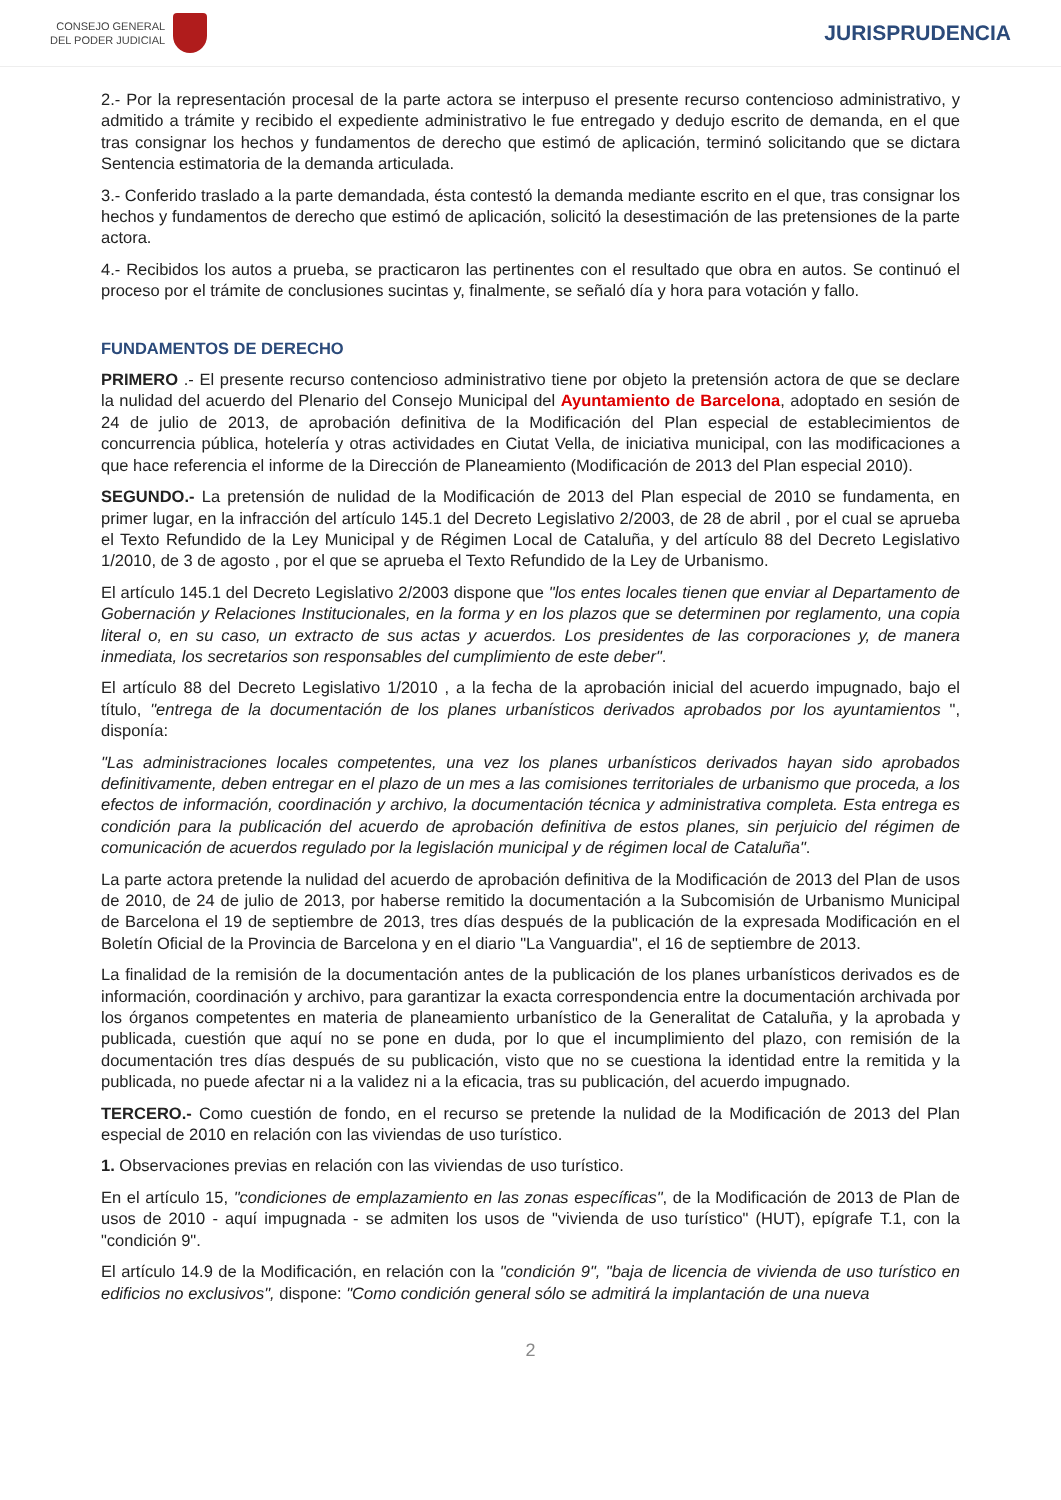CONSEJO GENERAL
DEL PODER JUDICIAL
JURISPRUDENCIA
2.- Por la representación procesal de la parte actora se interpuso el presente recurso contencioso administrativo, y admitido a trámite y recibido el expediente administrativo le fue entregado y dedujo escrito de demanda, en el que tras consignar los hechos y fundamentos de derecho que estimó de aplicación, terminó solicitando que se dictara Sentencia estimatoria de la demanda articulada.
3.- Conferido traslado a la parte demandada, ésta contestó la demanda mediante escrito en el que, tras consignar los hechos y fundamentos de derecho que estimó de aplicación, solicitó la desestimación de las pretensiones de la parte actora.
4.- Recibidos los autos a prueba, se practicaron las pertinentes con el resultado que obra en autos. Se continuó el proceso por el trámite de conclusiones sucintas y, finalmente, se señaló día y hora para votación y fallo.
FUNDAMENTOS DE DERECHO
PRIMERO .- El presente recurso contencioso administrativo tiene por objeto la pretensión actora de que se declare la nulidad del acuerdo del Plenario del Consejo Municipal del Ayuntamiento de Barcelona, adoptado en sesión de 24 de julio de 2013, de aprobación definitiva de la Modificación del Plan especial de establecimientos de concurrencia pública, hotelería y otras actividades en Ciutat Vella, de iniciativa municipal, con las modificaciones a que hace referencia el informe de la Dirección de Planeamiento (Modificación de 2013 del Plan especial 2010).
SEGUNDO.- La pretensión de nulidad de la Modificación de 2013 del Plan especial de 2010 se fundamenta, en primer lugar, en la infracción del artículo 145.1 del Decreto Legislativo 2/2003, de 28 de abril , por el cual se aprueba el Texto Refundido de la Ley Municipal y de Régimen Local de Cataluña, y del artículo 88 del Decreto Legislativo 1/2010, de 3 de agosto , por el que se aprueba el Texto Refundido de la Ley de Urbanismo.
El artículo 145.1 del Decreto Legislativo 2/2003 dispone que "los entes locales tienen que enviar al Departamento de Gobernación y Relaciones Institucionales, en la forma y en los plazos que se determinen por reglamento, una copia literal o, en su caso, un extracto de sus actas y acuerdos. Los presidentes de las corporaciones y, de manera inmediata, los secretarios son responsables del cumplimiento de este deber".
El artículo 88 del Decreto Legislativo 1/2010 , a la fecha de la aprobación inicial del acuerdo impugnado, bajo el título, "entrega de la documentación de los planes urbanísticos derivados aprobados por los ayuntamientos ", disponía:
"Las administraciones locales competentes, una vez los planes urbanísticos derivados hayan sido aprobados definitivamente, deben entregar en el plazo de un mes a las comisiones territoriales de urbanismo que proceda, a los efectos de información, coordinación y archivo, la documentación técnica y administrativa completa. Esta entrega es condición para la publicación del acuerdo de aprobación definitiva de estos planes, sin perjuicio del régimen de comunicación de acuerdos regulado por la legislación municipal y de régimen local de Cataluña".
La parte actora pretende la nulidad del acuerdo de aprobación definitiva de la Modificación de 2013 del Plan de usos de 2010, de 24 de julio de 2013, por haberse remitido la documentación a la Subcomisión de Urbanismo Municipal de Barcelona el 19 de septiembre de 2013, tres días después de la publicación de la expresada Modificación en el Boletín Oficial de la Provincia de Barcelona y en el diario "La Vanguardia", el 16 de septiembre de 2013.
La finalidad de la remisión de la documentación antes de la publicación de los planes urbanísticos derivados es de información, coordinación y archivo, para garantizar la exacta correspondencia entre la documentación archivada por los órganos competentes en materia de planeamiento urbanístico de la Generalitat de Cataluña, y la aprobada y publicada, cuestión que aquí no se pone en duda, por lo que el incumplimiento del plazo, con remisión de la documentación tres días después de su publicación, visto que no se cuestiona la identidad entre la remitida y la publicada, no puede afectar ni a la validez ni a la eficacia, tras su publicación, del acuerdo impugnado.
TERCERO.- Como cuestión de fondo, en el recurso se pretende la nulidad de la Modificación de 2013 del Plan especial de 2010 en relación con las viviendas de uso turístico.
1. Observaciones previas en relación con las viviendas de uso turístico.
En el artículo 15, "condiciones de emplazamiento en las zonas específicas", de la Modificación de 2013 de Plan de usos de 2010 - aquí impugnada - se admiten los usos de "vivienda de uso turístico" (HUT), epígrafe T.1, con la "condición 9".
El artículo 14.9 de la Modificación, en relación con la "condición 9", "baja de licencia de vivienda de uso turístico en edificios no exclusivos", dispone: "Como condición general sólo se admitirá la implantación de una nueva
2